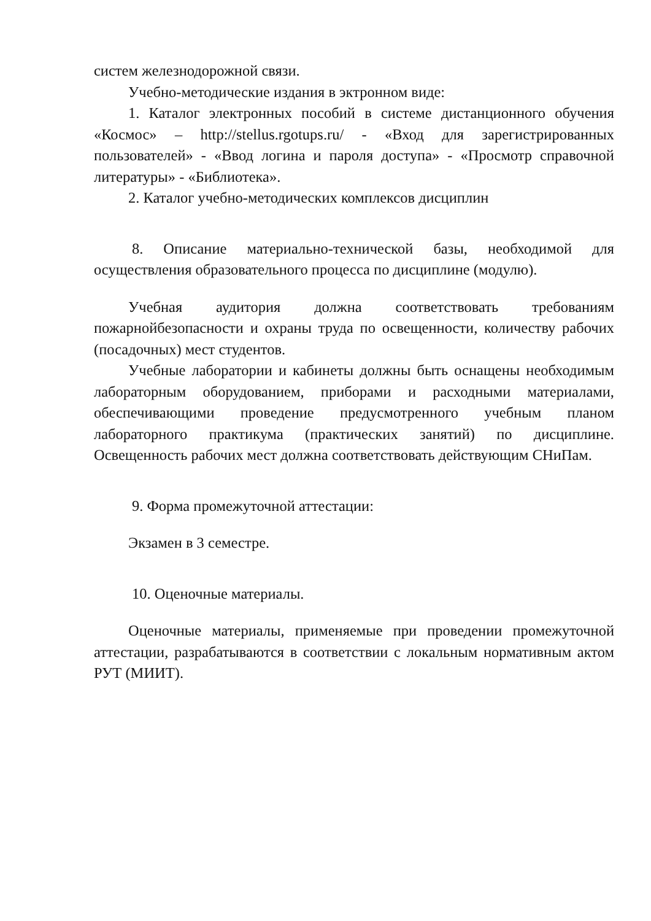систем железнодорожной связи.
Учебно-методические издания в эктронном виде:
1. Каталог электронных пособий в системе дистанционного обучения «Космос» – http://stellus.rgotups.ru/ - «Вход для зарегистрированных пользователей» - «Ввод логина и пароля доступа» - «Просмотр справочной литературы» - «Библиотека».
2. Каталог учебно-методических комплексов дисциплин
8. Описание материально-технической базы, необходимой для осуществления образовательного процесса по дисциплине (модулю).
Учебная аудитория должна соответствовать требованиям пожарнойбезопасности и охраны труда по освещенности, количеству рабочих (посадочных) мест студентов.
Учебные лаборатории и кабинеты должны быть оснащены необходимым лабораторным оборудованием, приборами и расходными материалами, обеспечивающими проведение предусмотренного учебным планом лабораторного практикума (практических занятий) по дисциплине. Освещенность рабочих мест должна соответствовать действующим СНиПам.
9. Форма промежуточной аттестации:
Экзамен в 3 семестре.
10. Оценочные материалы.
Оценочные материалы, применяемые при проведении промежуточной аттестации, разрабатываются в соответствии с локальным нормативным актом РУТ (МИИТ).